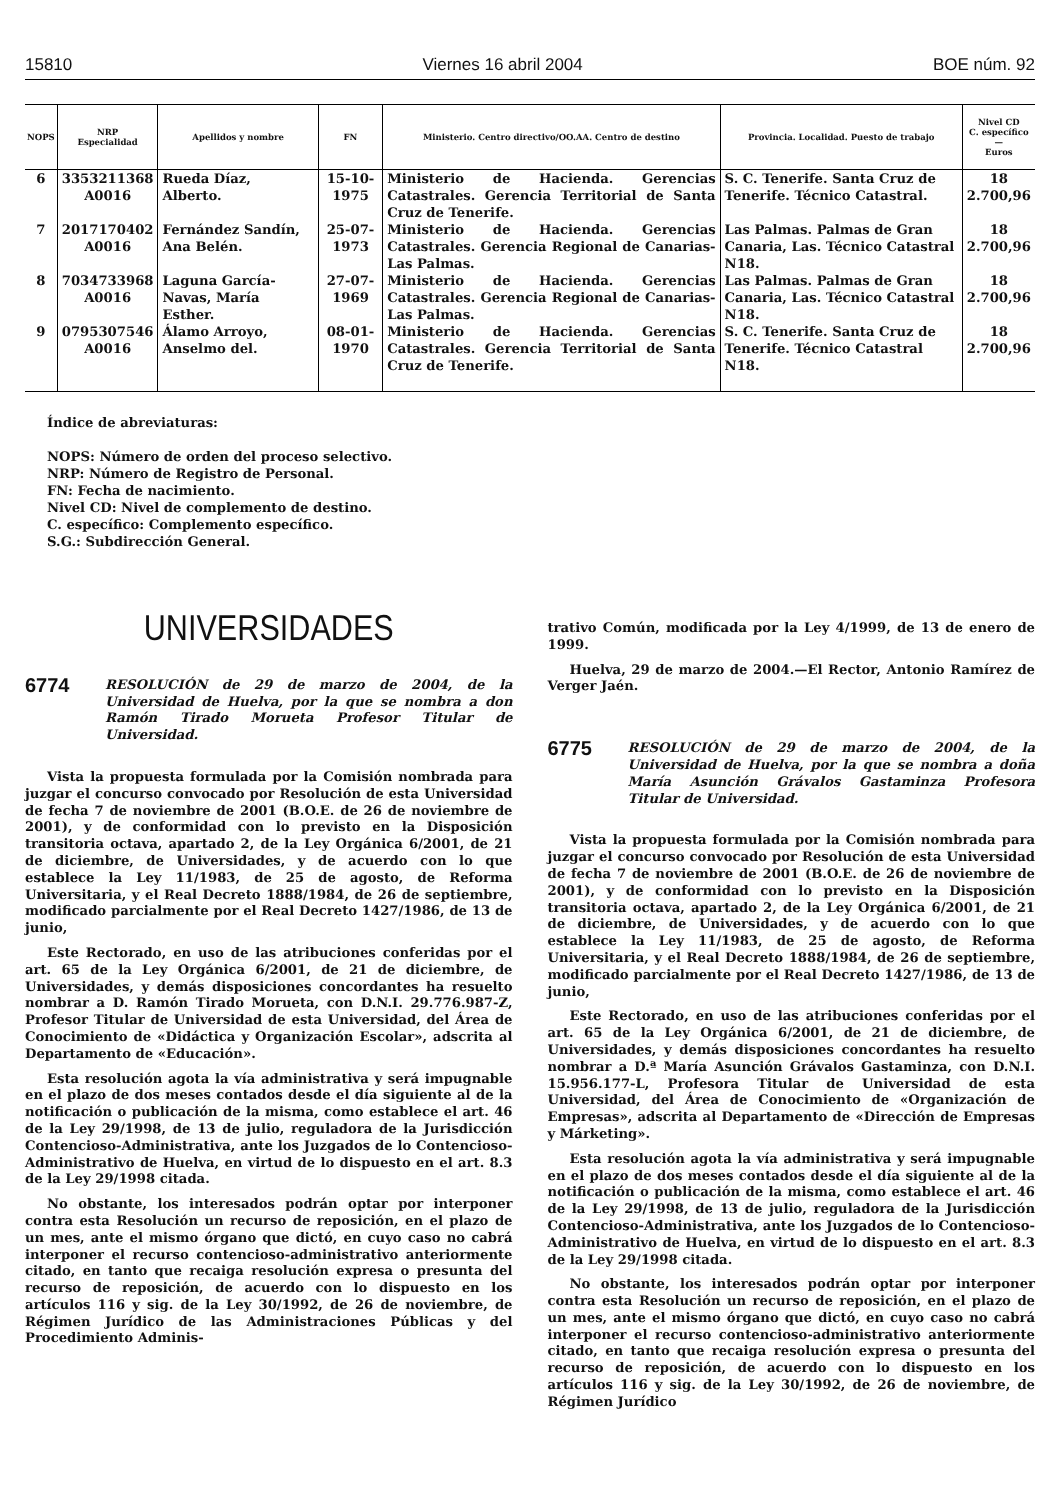15810 Viernes 16 abril 2004 BOE núm. 92
| NOPS | NRP Especialidad | Apellidos y nombre | FN | Ministerio. Centro directivo/OO.AA. Centro de destino | Provincia. Localidad. Puesto de trabajo | Nivel CD C. específico — Euros |
| --- | --- | --- | --- | --- | --- | --- |
| 6 | 3353211368 A0016 | Rueda Díaz, Alberto. | 15-10-1975 | Ministerio de Hacienda. Gerencias Catastrales. Gerencia Territorial de Santa Cruz de Tenerife. | S. C. Tenerife. Santa Cruz de Tenerife. Técnico Catastral. | 18 2.700,96 |
| 7 | 2017170402 A0016 | Fernández Sandín, Ana Belén. | 25-07-1973 | Ministerio de Hacienda. Gerencias Catastrales. Gerencia Regional de Canarias-Las Palmas. | Las Palmas. Palmas de Gran Canaria, Las. Técnico Catastral N18. | 18 2.700,96 |
| 8 | 7034733968 A0016 | Laguna García-Navas, María Esther. | 27-07-1969 | Ministerio de Hacienda. Gerencias Catastrales. Gerencia Regional de Canarias-Las Palmas. | Las Palmas. Palmas de Gran Canaria, Las. Técnico Catastral N18. | 18 2.700,96 |
| 9 | 0795307546 A0016 | Álamo Arroyo, Anselmo del. | 08-01-1970 | Ministerio de Hacienda. Gerencias Catastrales. Gerencia Territorial de Santa Cruz de Tenerife. | S. C. Tenerife. Santa Cruz de Tenerife. Técnico Catastral N18. | 18 2.700,96 |
Índice de abreviaturas:
NOPS: Número de orden del proceso selectivo.
NRP: Número de Registro de Personal.
FN: Fecha de nacimiento.
Nivel CD: Nivel de complemento de destino.
C. específico: Complemento específico.
S.G.: Subdirección General.
UNIVERSIDADES
6774 RESOLUCIÓN de 29 de marzo de 2004, de la Universidad de Huelva, por la que se nombra a don Ramón Tirado Morueta Profesor Titular de Universidad.
Vista la propuesta formulada por la Comisión nombrada para juzgar el concurso convocado por Resolución de esta Universidad de fecha 7 de noviembre de 2001 (B.O.E. de 26 de noviembre de 2001), y de conformidad con lo previsto en la Disposición transitoria octava, apartado 2, de la Ley Orgánica 6/2001, de 21 de diciembre, de Universidades, y de acuerdo con lo que establece la Ley 11/1983, de 25 de agosto, de Reforma Universitaria, y el Real Decreto 1888/1984, de 26 de septiembre, modificado parcialmente por el Real Decreto 1427/1986, de 13 de junio,
Este Rectorado, en uso de las atribuciones conferidas por el art. 65 de la Ley Orgánica 6/2001, de 21 de diciembre, de Universidades, y demás disposiciones concordantes ha resuelto nombrar a D. Ramón Tirado Morueta, con D.N.I. 29.776.987-Z, Profesor Titular de Universidad de esta Universidad, del Área de Conocimiento de «Didáctica y Organización Escolar», adscrita al Departamento de «Educación».
Esta resolución agota la vía administrativa y será impugnable en el plazo de dos meses contados desde el día siguiente al de la notificación o publicación de la misma, como establece el art. 46 de la Ley 29/1998, de 13 de julio, reguladora de la Jurisdicción Contencioso-Administrativa, ante los Juzgados de lo Contencioso-Administrativo de Huelva, en virtud de lo dispuesto en el art. 8.3 de la Ley 29/1998 citada.
No obstante, los interesados podrán optar por interponer contra esta Resolución un recurso de reposición, en el plazo de un mes, ante el mismo órgano que dictó, en cuyo caso no cabrá interponer el recurso contencioso-administrativo anteriormente citado, en tanto que recaiga resolución expresa o presunta del recurso de reposición, de acuerdo con lo dispuesto en los artículos 116 y sig. de la Ley 30/1992, de 26 de noviembre, de Régimen Jurídico de las Administraciones Públicas y del Procedimiento Adminis-
trativo Común, modificada por la Ley 4/1999, de 13 de enero de 1999.
Huelva, 29 de marzo de 2004.—El Rector, Antonio Ramírez de Verger Jaén.
6775 RESOLUCIÓN de 29 de marzo de 2004, de la Universidad de Huelva, por la que se nombra a doña María Asunción Grávalos Gastaminza Profesora Titular de Universidad.
Vista la propuesta formulada por la Comisión nombrada para juzgar el concurso convocado por Resolución de esta Universidad de fecha 7 de noviembre de 2001 (B.O.E. de 26 de noviembre de 2001), y de conformidad con lo previsto en la Disposición transitoria octava, apartado 2, de la Ley Orgánica 6/2001, de 21 de diciembre, de Universidades, y de acuerdo con lo que establece la Ley 11/1983, de 25 de agosto, de Reforma Universitaria, y el Real Decreto 1888/1984, de 26 de septiembre, modificado parcialmente por el Real Decreto 1427/1986, de 13 de junio,
Este Rectorado, en uso de las atribuciones conferidas por el art. 65 de la Ley Orgánica 6/2001, de 21 de diciembre, de Universidades, y demás disposiciones concordantes ha resuelto nombrar a D.ª María Asunción Grávalos Gastaminza, con D.N.I. 15.956.177-L, Profesora Titular de Universidad de esta Universidad, del Área de Conocimiento de «Organización de Empresas», adscrita al Departamento de «Dirección de Empresas y Márketing».
Esta resolución agota la vía administrativa y será impugnable en el plazo de dos meses contados desde el día siguiente al de la notificación o publicación de la misma, como establece el art. 46 de la Ley 29/1998, de 13 de julio, reguladora de la Jurisdicción Contencioso-Administrativa, ante los Juzgados de lo Contencioso-Administrativo de Huelva, en virtud de lo dispuesto en el art. 8.3 de la Ley 29/1998 citada.
No obstante, los interesados podrán optar por interponer contra esta Resolución un recurso de reposición, en el plazo de un mes, ante el mismo órgano que dictó, en cuyo caso no cabrá interponer el recurso contencioso-administrativo anteriormente citado, en tanto que recaiga resolución expresa o presunta del recurso de reposición, de acuerdo con lo dispuesto en los artículos 116 y sig. de la Ley 30/1992, de 26 de noviembre, de Régimen Jurídico